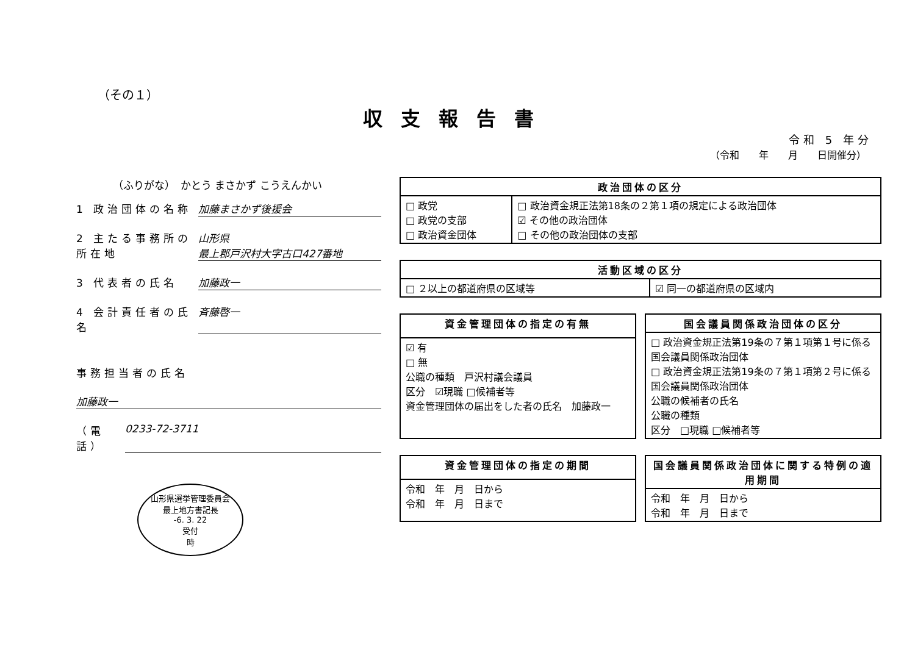（その１）
収支報告書
令和 5 年分
（令和　　年　　月　　日開催分）
（ふりがな）　かとう まさかず こうえんかい
1 政治団体の名称 加藤まさかず後援会
2 主たる事務所の所在地 山形県
最上郡戸沢村大字古口427番地
3 代表者の氏名 加藤政一
4 会計責任者の氏名 斉藤啓一
事務担当者の氏名
加藤政一
（電話） 0233-72-3711
山形県選挙管理委員会
最上地方書記長
-6. 3. 22
受付
時
| 政治団体の区分 | |
| --- | --- |
| □ 政党 □ 政党の支部 □ 政治資金団体 | □ 政治資金規正法第18条の２第１項の規定による政治団体 ☑ その他の政治団体 □ その他の政治団体の支部 |
| 活動区域の区分 | |
| --- | --- |
| □ ２以上の都道府県の区域等 | ☑ 同一の都道府県の区域内 |
| 資金管理団体の指定の有無 |
| --- |
| ☑ 有 □ 無 公職の種類 戸沢村議会議員 区分 ☑現職 □候補者等 資金管理団体の届出をした者の氏名 加藤政一 |
| 国会議員関係政治団体の区分 |
| --- |
| □ 政治資金規正法第19条の７第１項第１号に係る国会議員関係政治団体 □ 政治資金規正法第19条の７第１項第２号に係る国会議員関係政治団体 公職の候補者の氏名 公職の種類 区分 □現職 □候補者等 |
| 資金管理団体の指定の期間 |
| --- |
| 令和 年 月 日から 令和 年 月 日まで |
| 国会議員関係政治団体に関する特例の適用期間 |
| --- |
| 令和 年 月 日から 令和 年 月 日まで |